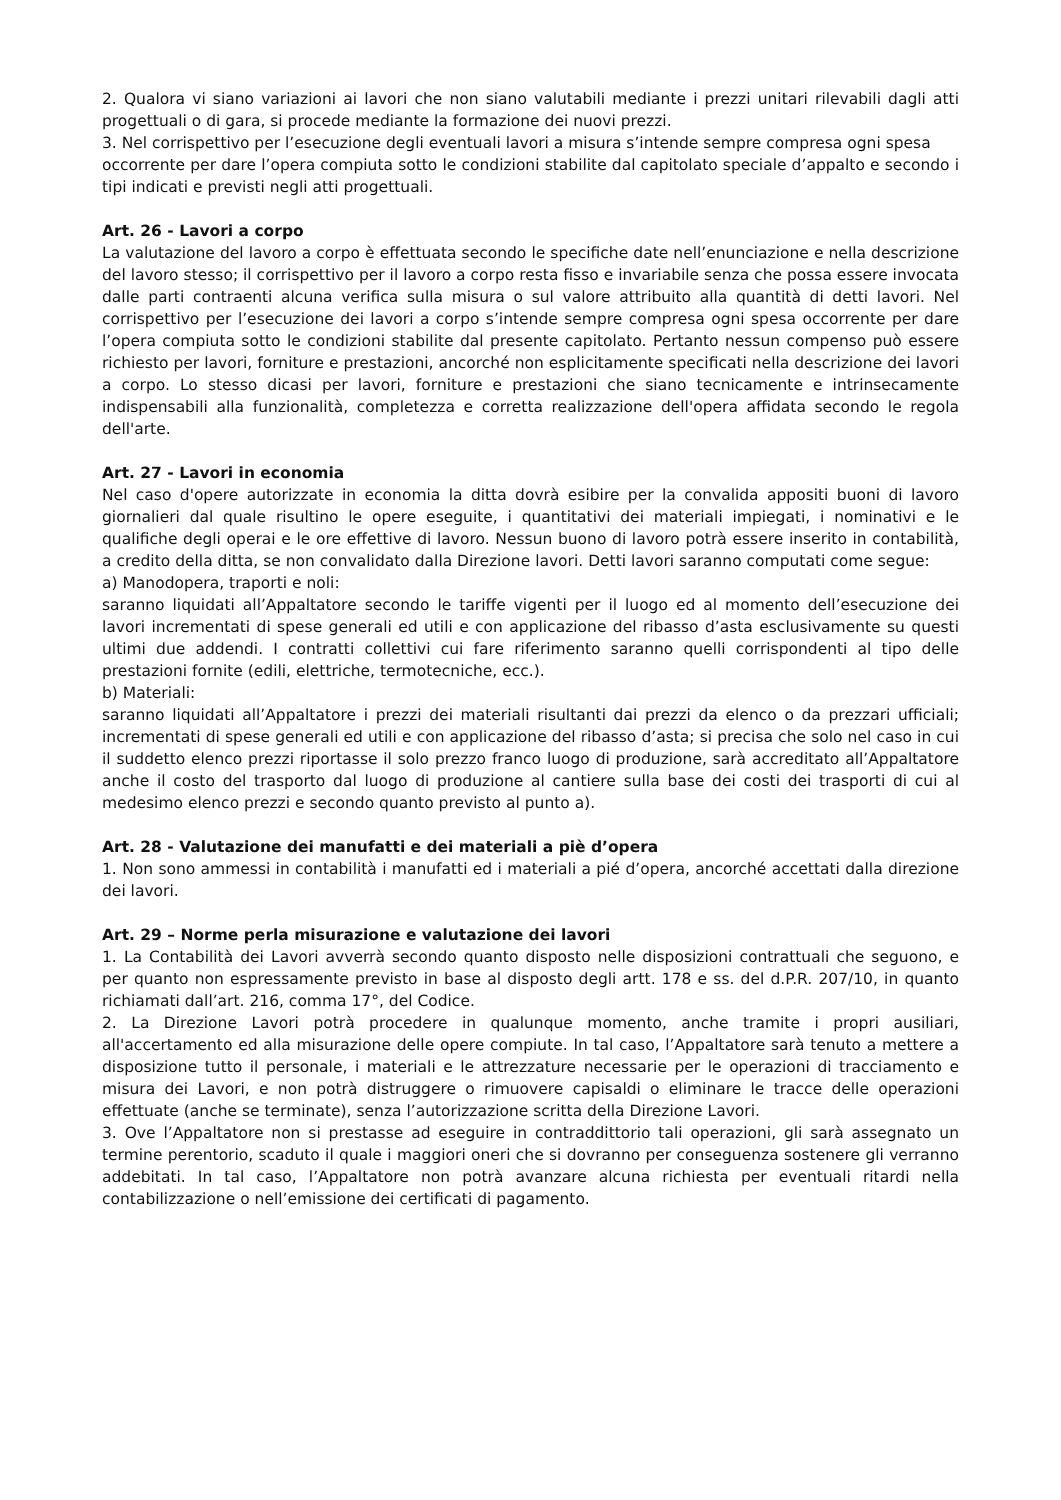2. Qualora vi siano variazioni ai lavori che non siano valutabili mediante i prezzi unitari rilevabili dagli atti progettuali o di gara, si procede mediante la formazione dei nuovi prezzi.
3. Nel corrispettivo per l’esecuzione degli eventuali lavori a misura s’intende sempre compresa ogni spesa
occorrente per dare l’opera compiuta sotto le condizioni stabilite dal capitolato speciale d’appalto e secondo i tipi indicati e previsti negli atti progettuali.
Art. 26 - Lavori a corpo
La valutazione del lavoro a corpo è effettuata secondo le specifiche date nell’enunciazione e nella descrizione del lavoro stesso; il corrispettivo per il lavoro a corpo resta fisso e invariabile senza che possa essere invocata dalle parti contraenti alcuna verifica sulla misura o sul valore attribuito alla quantità di detti lavori. Nel corrispettivo per l’esecuzione dei lavori a corpo s’intende sempre compresa ogni spesa occorrente per dare l’opera compiuta sotto le condizioni stabilite dal presente capitolato. Pertanto nessun compenso può essere richiesto per lavori, forniture e prestazioni, ancorché non esplicitamente specificati nella descrizione dei lavori a corpo. Lo stesso dicasi per lavori, forniture e prestazioni che siano tecnicamente e intrinsecamente indispensabili alla funzionalità, completezza e corretta realizzazione dell'opera affidata secondo le regola dell'arte.
Art. 27 - Lavori in economia
Nel caso d'opere autorizzate in economia la ditta dovrà esibire per la convalida appositi buoni di lavoro giornalieri dal quale risultino le opere eseguite, i quantitativi dei materiali impiegati, i nominativi e le qualifiche degli operai e le ore effettive di lavoro. Nessun buono di lavoro potrà essere inserito in contabilità, a credito della ditta, se non convalidato dalla Direzione lavori. Detti lavori saranno computati come segue:
a) Manodopera, traporti e noli:
saranno liquidati all’Appaltatore secondo le tariffe vigenti per il luogo ed al momento dell’esecuzione dei lavori incrementati di spese generali ed utili e con applicazione del ribasso d’asta esclusivamente su questi ultimi due addendi. I contratti collettivi cui fare riferimento saranno quelli corrispondenti al tipo delle prestazioni fornite (edili, elettriche, termotecniche, ecc.).
b) Materiali:
saranno liquidati all’Appaltatore i prezzi dei materiali risultanti dai prezzi da elenco o da prezzari ufficiali; incrementati di spese generali ed utili e con applicazione del ribasso d’asta; si precisa che solo nel caso in cui il suddetto elenco prezzi riportasse il solo prezzo franco luogo di produzione, sarà accreditato all’Appaltatore anche il costo del trasporto dal luogo di produzione al cantiere sulla base dei costi dei trasporti di cui al medesimo elenco prezzi e secondo quanto previsto al punto a).
Art. 28 - Valutazione dei manufatti e dei materiali a piè d’opera
1. Non sono ammessi in contabilità i manufatti ed i materiali a pié d’opera, ancorché accettati dalla direzione dei lavori.
Art. 29 – Norme perla misurazione e valutazione dei lavori
1. La Contabilità dei Lavori avverrà secondo quanto disposto nelle disposizioni contrattuali che seguono, e per quanto non espressamente previsto in base al disposto degli artt. 178 e ss. del d.P.R. 207/10, in quanto richiamati dall’art. 216, comma 17°, del Codice.
2. La Direzione Lavori potrà procedere in qualunque momento, anche tramite i propri ausiliari, all'accertamento ed alla misurazione delle opere compiute. In tal caso, l’Appaltatore sarà tenuto a mettere a disposizione tutto il personale, i materiali e le attrezzature necessarie per le operazioni di tracciamento e misura dei Lavori, e non potrà distruggere o rimuovere capisaldi o eliminare le tracce delle operazioni effettuate (anche se terminate), senza l’autorizzazione scritta della Direzione Lavori.
3. Ove l’Appaltatore non si prestasse ad eseguire in contraddittorio tali operazioni, gli sarà assegnato un termine perentorio, scaduto il quale i maggiori oneri che si dovranno per conseguenza sostenere gli verranno addebitati. In tal caso, l’Appaltatore non potrà avanzare alcuna richiesta per eventuali ritardi nella contabilizzazione o nell’emissione dei certificati di pagamento.